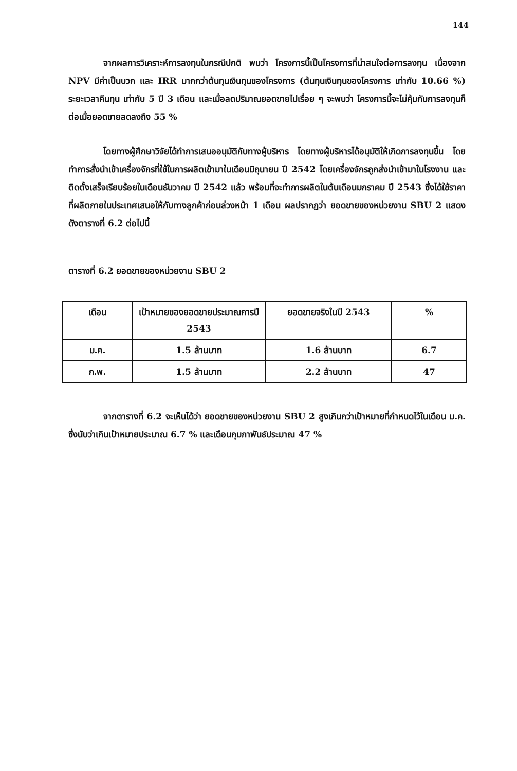144
จากผลการวิเคราะห์การลงทุนในกรณีปกติ พบว่า โครงการนี้เป็นโครงการที่น่าสนใจต่อการลงทุน เนื่องจาก NPV มีค่าเป็นบวก และ IRR มากกว่าต้นทุนเงินทุนของโครงการ (ต้นทุนเงินทุนของโครงการ เท่ากับ 10.66 %) ระยะเวลาคืนทุน เท่ากับ 5 ปี 3 เดือน และเมื่อลดปริมาณยอดขายไปเรื่อย ๆ จะพบว่า โครงการนี้จะไม่คุ้มกับการลงทุนก็ต่อเมื่อยอดขายลดลงถึง 55 %
โดยทางผู้ศึกษาวิจัยได้ทำการเสนออนุมัติกับทางผู้บริหาร โดยทางผู้บริหารได้อนุมัติให้เกิดการลงทุนขึ้น โดยทำการสั่งนำเข้าเครื่องจักรที่ใช้ในการผลิตเข้ามาในเดือนมิถุนายน ปี 2542 โดยเครื่องจักรถูกส่งนำเข้ามาในโรงงาน และติดตั้งเสร็จเรียบร้อยในเดือนธันวาคม ปี 2542 แล้ว พร้อมที่จะทำการผลิตในต้นเดือนมกราคม ปี 2543 ซึ่งได้ใช้ราคาที่ผลิตภายในประเทศเสนอให้กับทางลูกค้าก่อนล่วงหน้า 1 เดือน ผลปรากฏว่า ยอดขายของหน่วยงาน SBU 2 แสดงดังตารางที่ 6.2 ต่อไปนี้
ตารางที่ 6.2 ยอดขายของหน่วยงาน SBU 2
| เดือน | เป้าหมายของยอดขายประมาณการปี 2543 | ยอดขายจริงในปี 2543 | % |
| --- | --- | --- | --- |
| ม.ค. | 1.5 ล้านบาท | 1.6 ล้านบาท | 6.7 |
| ก.พ. | 1.5 ล้านบาท | 2.2 ล้านบาท | 47 |
จากตารางที่ 6.2 จะเห็นได้ว่า ยอดขายของหน่วยงาน SBU 2 สูงเกินกว่าเป้าหมายที่กำหนดไว้ในเดือน ม.ค. ซึ่งนับว่าเกินเป้าหมายประมาณ 6.7 % และเดือนกุมภาพันธ์ประมาณ 47 %